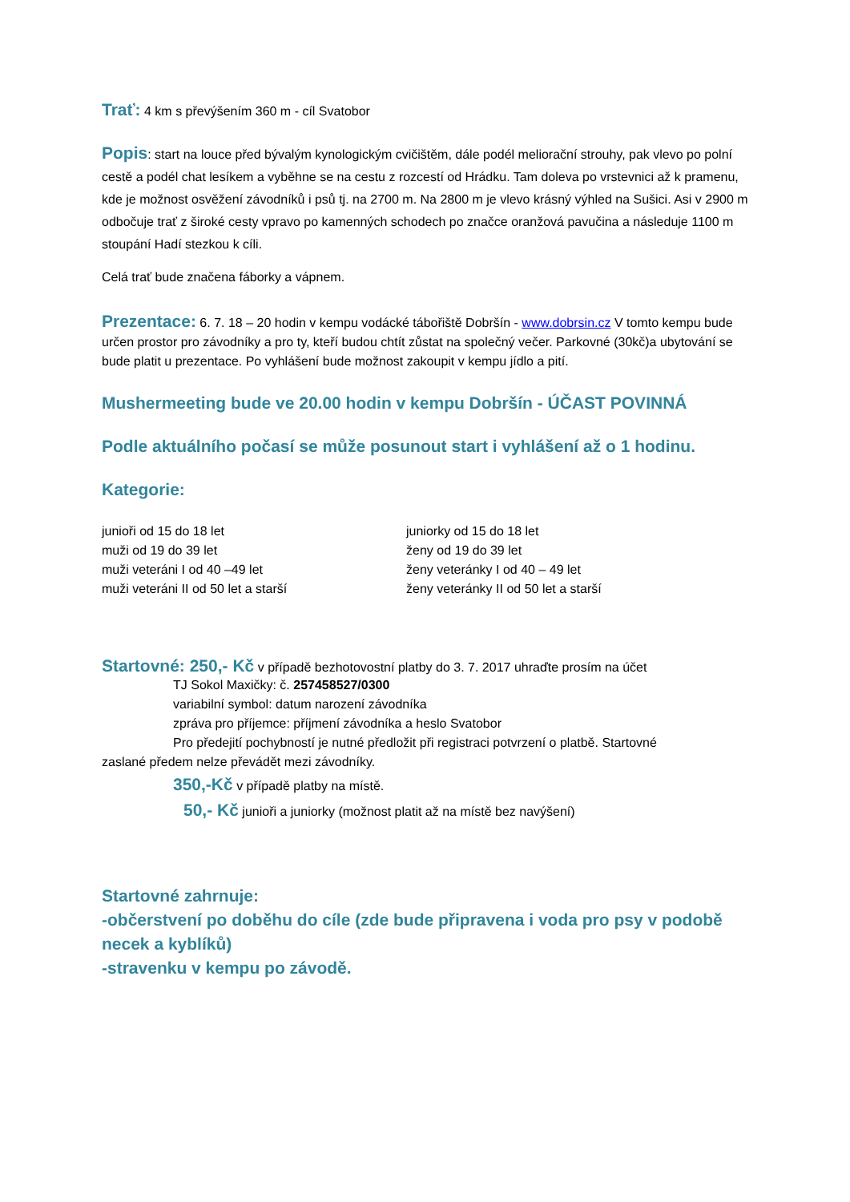Trať: 4 km s převýšením 360 m - cíl Svatobor
Popis: start na louce před bývalým kynologickým cvičištěm, dále podél meliorační strouhy, pak vlevo po polní cestě a podél chat lesíkem a vyběhne se na cestu z rozcestí od Hrádku. Tam doleva po vrstevnici až k pramenu, kde je možnost osvěžení závodníků i psů tj. na 2700 m. Na 2800 m je vlevo krásný výhled na Sušici. Asi v 2900 m odbočuje trať z široké cesty vpravo po kamenných schodech po značce oranžová pavučina a následuje 1100 m stoupání Hadí stezkou k cíli.
Celá trať bude značena fáborky a vápnem.
Prezentace: 6. 7. 18 – 20 hodin v kempu vodácké tábořiště Dobršín - www.dobrsin.cz V tomto kempu bude určen prostor pro závodníky a pro ty, kteří budou chtít zůstat na společný večer. Parkovné (30kč)a ubytování se bude platit u prezentace. Po vyhlášení bude možnost zakoupit v kempu jídlo a pití.
Mushermeeting bude ve 20.00 hodin v kempu Dobršín - ÚČAST POVINNÁ
Podle aktuálního počasí se může posunout start i vyhlášení až o 1 hodinu.
Kategorie:
junioři od 15 do 18 let
muži od 19 do 39 let
muži veteráni I od 40 –49 let
muži veteráni II od 50 let a starší
juniorky od 15 do 18 let
ženy od 19 do 39 let
ženy veteránky I od 40 – 49 let
ženy veteránky II od 50 let a starší
Startovné: 250,- Kč v případě bezhotovostní platby do 3. 7. 2017 uhraďte prosím na účet
TJ Sokol Maxičky: č. 257458527/0300
variabilní symbol: datum narození závodníka
zpráva pro příjemce: příjmení závodníka a heslo Svatobor
Pro předejití pochybností je nutné předložit při registraci potvrzení o platbě. Startovné
zaslané předem nelze převádět mezi závodníky.
350,-Kč v případě platby na místě.
50,- Kč junioři a juniorky (možnost platit až na místě bez navýšení)
Startovné zahrnuje:
-občerstvení po doběhu do cíle (zde bude připravena i voda pro psy v podobě necek a kyblíků)
-stravenku v kempu po závodě.